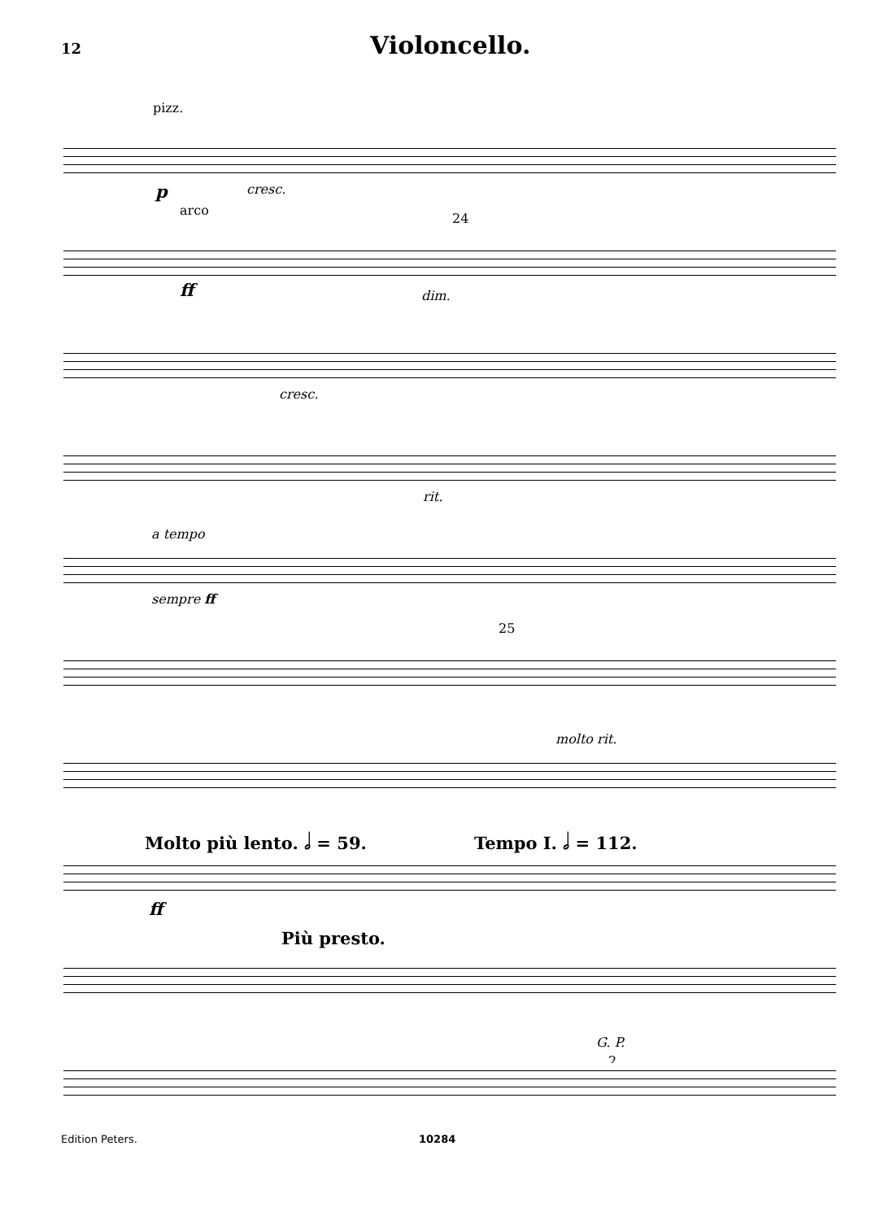12
Violoncello.
pizz.
p cresc.
arco
24
ff dim.
cresc.
rit.
a tempo
sempre ff
25
molto rit.
Molto più lento. 𝅗𝅥 = 59. Tempo I. 𝅗𝅥 = 112.
ff
Più presto.
G. P.
2
Edition Peters. 10284